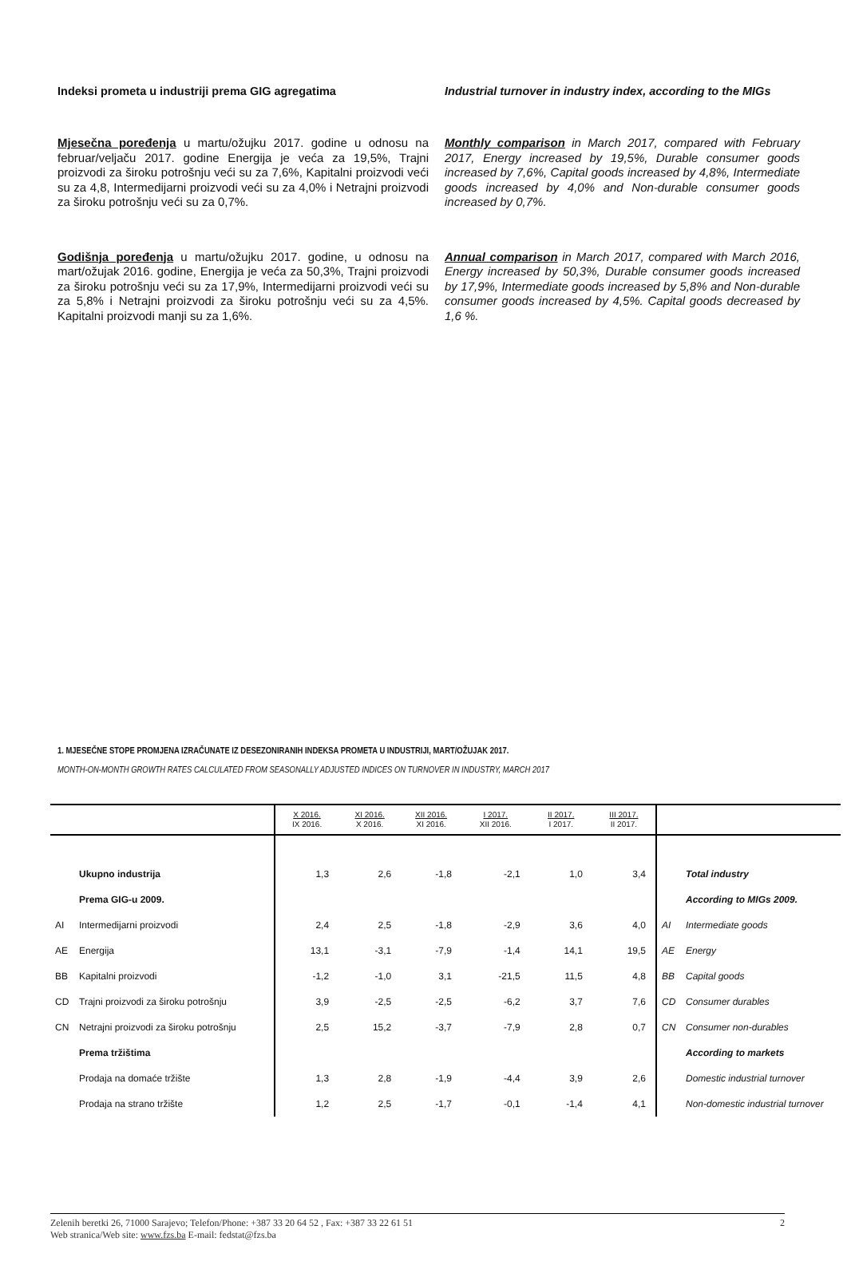Indeksi prometa u industriji prema GIG agregatima
Mjesečna poređenja u martu/ožujku 2017. godine u odnosu na februar/veljaču 2017. godine Energija je veća za 19,5%, Trajni proizvodi za široku potrošnju veći su za 7,6%, Kapitalni proizvodi veći su za 4,8, Intermedijarni proizvodi veći su za 4,0% i Netrajni proizvodi za široku potrošnju veći su za 0,7%.
Godišnja poređenja u martu/ožujku 2017. godine, u odnosu na mart/ožujak 2016. godine, Energija je veća za 50,3%, Trajni proizvodi za široku potrošnju veći su za 17,9%, Intermedijarni proizvodi veći su za 5,8% i Netrajni proizvodi za široku potrošnju veći su za 4,5%. Kapitalni proizvodi manji su za 1,6%.
Industrial turnover in industry index, according to the MIGs
Monthly comparison in March 2017, compared with February 2017, Energy increased by 19,5%, Durable consumer goods increased by 7,6%, Capital goods increased by 4,8%, Intermediate goods increased by 4,0% and Non-durable consumer goods increased by 0,7%.
Annual comparison in March 2017, compared with March 2016, Energy increased by 50,3%, Durable consumer goods increased by 17,9%, Intermediate goods increased by 5,8% and Non-durable consumer goods increased by 4,5%. Capital goods decreased by 1,6 %.
1. MJESEČNE STOPE PROMJENA IZRAČUNATE IZ DESEZONIRANIH INDEKSA PROMETA U INDUSTRIJI, MART/OŽUJAK 2017.
MONTH-ON-MONTH GROWTH RATES CALCULATED FROM SEASONALLY ADJUSTED INDICES ON TURNOVER IN INDUSTRY, MARCH 2017
| | | X 2016. IX 2016. | XI 2016. X 2016. | XII 2016. XI 2016. | I 2017. XII 2016. | II 2017. I 2017. | III 2017. II 2017. | | |
| --- | --- | --- | --- | --- | --- | --- | --- | --- | --- |
| | Ukupno industrija | 1,3 | 2,6 | -1,8 | -2,1 | 1,0 | 3,4 | | Total industry |
| | Prema GIG-u 2009. | | | | | | | | According to MIGs 2009. |
| AI | Intermedijarni proizvodi | 2,4 | 2,5 | -1,8 | -2,9 | 3,6 | 4,0 | AI | Intermediate goods |
| AE | Energija | 13,1 | -3,1 | -7,9 | -1,4 | 14,1 | 19,5 | AE | Energy |
| BB | Kapitalni proizvodi | -1,2 | -1,0 | 3,1 | -21,5 | 11,5 | 4,8 | BB | Capital goods |
| CD | Trajni proizvodi za široku potrošnju | 3,9 | -2,5 | -2,5 | -6,2 | 3,7 | 7,6 | CD | Consumer durables |
| CN | Netrajni proizvodi za široku potrošnju | 2,5 | 15,2 | -3,7 | -7,9 | 2,8 | 0,7 | CN | Consumer non-durables |
| | Prema tržištima | | | | | | | | According to markets |
| | Prodaja na domaće tržište | 1,3 | 2,8 | -1,9 | -4,4 | 3,9 | 2,6 | | Domestic industrial turnover |
| | Prodaja na strano tržište | 1,2 | 2,5 | -1,7 | -0,1 | -1,4 | 4,1 | | Non-domestic industrial turnover |
Zelenih beretki 26, 71000 Sarajevo; Telefon/Phone: +387 33 20 64 52 , Fax: +387 33 22 61 51 2
Web stranica/Web site: www.fzs.ba E-mail: fedstat@fzs.ba